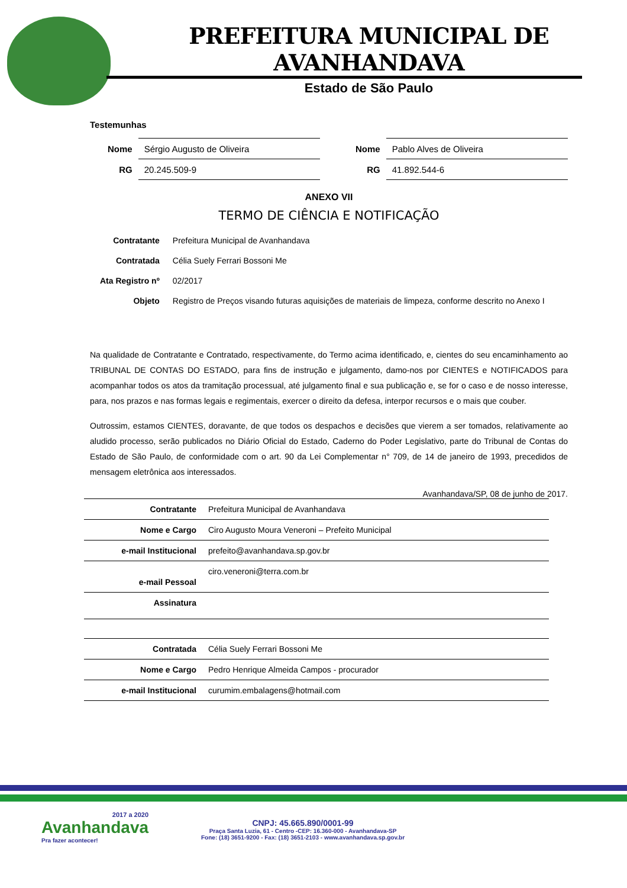PREFEITURA MUNICIPAL DE AVANHANDAVA
Estado de São Paulo
Testemunhas
| Nome | Sérgio Augusto de Oliveira |
| RG | 20.245.509-9 |
| Nome | Pablo Alves de Oliveira |
| RG | 41.892.544-6 |
ANEXO VII
TERMO DE CIÊNCIA E NOTIFICAÇÃO
| Contratante | Prefeitura Municipal de Avanhandava |
| Contratada | Célia Suely Ferrari Bossoni Me |
| Ata Registro nº | 02/2017 |
| Objeto | Registro de Preços visando futuras aquisições de materiais de limpeza, conforme descrito no Anexo I |
Na qualidade de Contratante e Contratado, respectivamente, do Termo acima identificado, e, cientes do seu encaminhamento ao TRIBUNAL DE CONTAS DO ESTADO, para fins de instrução e julgamento, damo-nos por CIENTES e NOTIFICADOS para acompanhar todos os atos da tramitação processual, até julgamento final e sua publicação e, se for o caso e de nosso interesse, para, nos prazos e nas formas legais e regimentais, exercer o direito da defesa, interpor recursos e o mais que couber.
Outrossim, estamos CIENTES, doravante, de que todos os despachos e decisões que vierem a ser tomados, relativamente ao aludido processo, serão publicados no Diário Oficial do Estado, Caderno do Poder Legislativo, parte do Tribunal de Contas do Estado de São Paulo, de conformidade com o art. 90 da Lei Complementar n° 709, de 14 de janeiro de 1993, precedidos de mensagem eletrônica aos interessados.
Avanhandava/SP, 08 de junho de 2017.
| Contratante | Prefeitura Municipal de Avanhandava |
| Nome e Cargo | Ciro Augusto Moura Veneroni – Prefeito Municipal |
| e-mail Institucional | prefeito@avanhandava.sp.gov.br |
| e-mail Pessoal | ciro.veneroni@terra.com.br |
| Assinatura | |
| Contratada | Célia Suely Ferrari Bossoni Me |
| Nome e Cargo | Pedro Henrique Almeida Campos - procurador |
| e-mail Institucional | curumim.embalagens@hotmail.com |
2017 a 2020
Avanhandava
Pra fazer acontecer!
CNPJ: 45.665.890/0001-99
Praça Santa Luzia, 61 - Centro -CEP: 16.360-000 - Avanhandava-SP
Fone: (18) 3651-9200 - Fax: (18) 3651-2103 - www.avanhandava.sp.gov.br